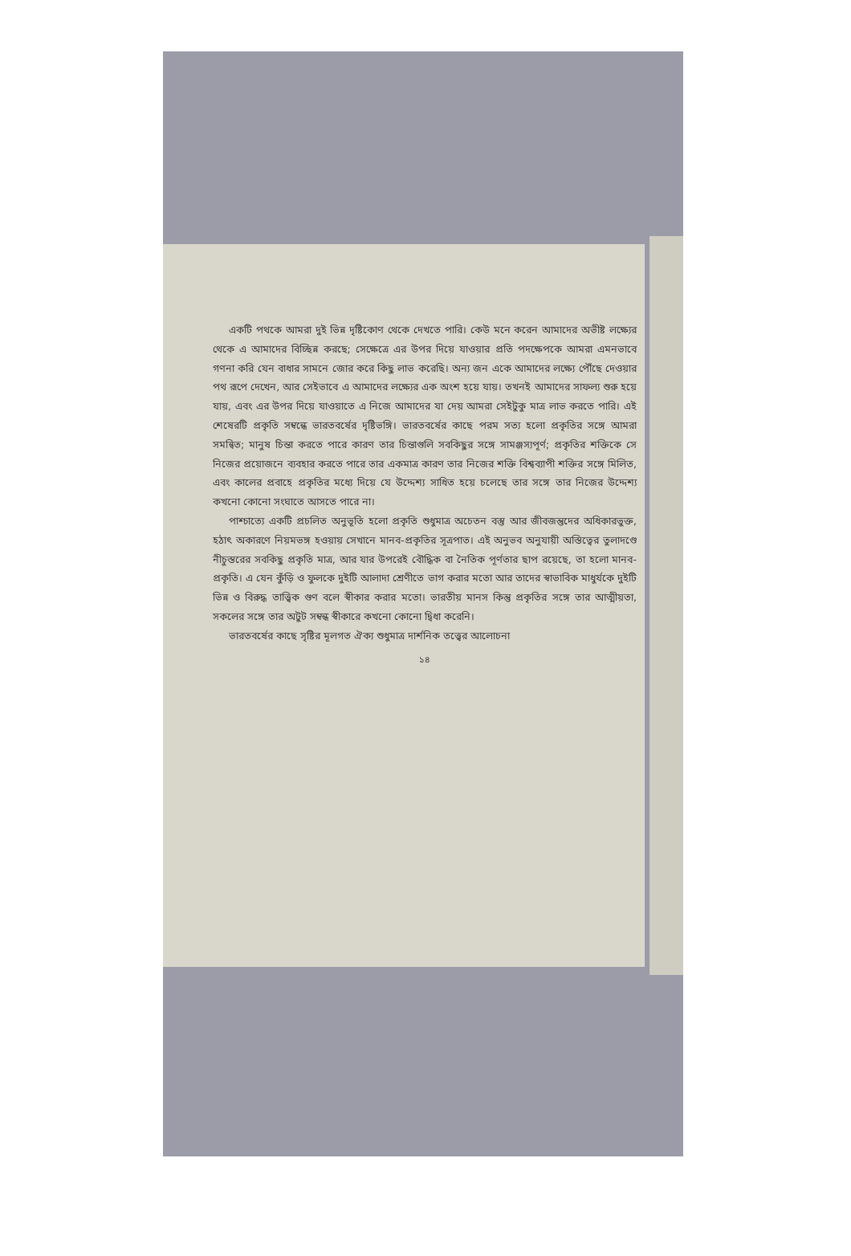একটি পথকে আমরা দুই ভিন্ন দৃষ্টিকোণ থেকে দেখতে পারি। কেউ মনে করেন আমাদের অভীষ্ট লক্ষ্যের থেকে এ আমাদের বিচ্ছিন্ন করছে; সেক্ষেত্রে এর উপর দিয়ে যাওয়ার প্রতি পদক্ষেপকে আমরা এমনভাবে গণনা করি যেন বাধার সামনে জোর করে কিছু লাভ করেছি। অন্য জন একে আমাদের লক্ষ্যে পৌঁছে দেওয়ার পথ রূপে দেখেন, আর সেইভাবে এ আমাদের লক্ষ্যের এক অংশ হয়ে যায়। তখনই আমাদের সাফল্য শুরু হয়ে যায়, এবং এর উপর দিয়ে যাওয়াতে এ নিজে আমাদের যা দেয় আমরা সেইটুকু মাত্র লাভ করতে পারি। এই শেষেরটি প্রকৃতি সম্বন্ধে ভারতবর্ষের দৃষ্টিভঙ্গি। ভারতবর্ষের কাছে পরম সত্য হলো প্রকৃতির সঙ্গে আমরা সমন্বিত; মানুষ চিন্তা করতে পারে কারণ তার চিন্তাগুলি সবকিছুর সঙ্গে সামঞ্জস্যপূর্ণ; প্রকৃতির শক্তিকে সে নিজের প্রয়োজনে ব্যবহার করতে পারে তার একমাত্র কারণ তার নিজের শক্তি বিশ্বব্যাপী শক্তির সঙ্গে মিলিত, এবং কালের প্রবাহে প্রকৃতির মধ্যে দিয়ে যে উদ্দেশ্য সাধিত হয়ে চলেছে তার সঙ্গে তার নিজের উদ্দেশ্য কখনো কোনো সংঘাতে আসতে পারে না।
পাশ্চাত্যে একটি প্রচলিত অনুভূতি হলো প্রকৃতি শুধুমাত্র অচেতন বস্তু আর জীবজন্তুদের অধিকারভুক্ত, হঠাৎ অকারণে নিয়মভঙ্গ হওয়ায় সেখানে মানব-প্রকৃতির সূত্রপাত। এই অনুভব অনুযায়ী অস্তিত্বের তুলাদণ্ডে নীচুস্তরের সবকিছু প্রকৃতি মাত্র, আর যার উপরেই বৌদ্ধিক বা নৈতিক পূর্ণতার ছাপ রয়েছে, তা হলো মানব-প্রকৃতি। এ যেন কুঁড়ি ও ফুলকে দুইটি আলাদা শ্রেণীতে ভাগ করার মতো আর তাদের স্বাভাবিক মাধুর্যকে দুইটি ভিন্ন ও বিরুদ্ধ তাত্ত্বিক গুণ বলে স্বীকার করার মতো। ভারতীয় মানস কিন্তু প্রকৃতির সঙ্গে তার আত্মীয়তা, সকলের সঙ্গে তার অটুট সম্বন্ধ স্বীকারে কখনো কোনো দ্বিধা করেনি।
ভারতবর্ষের কাছে সৃষ্টির মূলগত ঐক্য শুধুমাত্র দার্শনিক তত্ত্বের আলোচনা
১৪